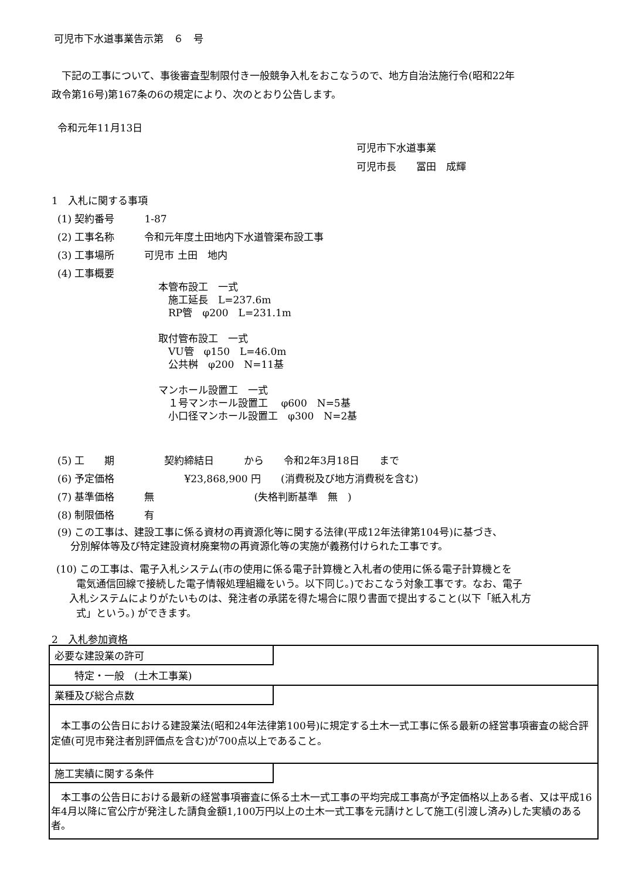可児市下水道事業告示第　６　号
　下記の工事について、事後審査型制限付き一般競争入札をおこなうので、地方自治法施行令(昭和22年
政令第16号)第167条の6の規定により、次のとおり公告します。
令和元年11月13日
可児市下水道事業
可児市長　　冨田　成輝
1　入札に関する事項
(1) 契約番号　　　1-87
(2) 工事名称　　　令和元年度土田地内下水道管渠布設工事
(3) 工事場所　　　可児市 土田　地内
(4) 工事概要
本管布設工　一式
　施工延長　L=237.6m
　RP管　φ200　L=231.1m
取付管布設工　一式
　VU管　φ150　L=46.0m
　公共桝　φ200　N=11基
マンホール設置工　一式
　１号マンホール設置工　 φ600　N=5基
　小口径マンホール設置工　φ300　N=2基
(5) 工　　期　　　　　契約締結日　　　から　　令和2年3月18日　　まで
(6) 予定価格　　　　　　　¥23,868,900 円　　(消費税及び地方消費税を含む)
(7) 基準価格　　　無　　　　　　　　　　(失格判断基準　無　)
(8) 制限価格　　　有
(9) この工事は、建設工事に係る資材の再資源化等に関する法律(平成12年法律第104号)に基づき、
　 分別解体等及び特定建設資材廃棄物の再資源化等の実施が義務付けられた工事です。
(10) この工事は、電子入札システム(市の使用に係る電子計算機と入札者の使用に係る電子計算機とを
　　電気通信回線で接続した電子情報処理組織をいう。以下同じ。)でおこなう対象工事です。なお、電子
　 入札システムによりがたいものは、発注者の承諾を得た場合に限り書面で提出すること(以下「紙入札方
　　式」という。) ができます。
2　入札参加資格
必要な建設業の許可
　　特定・一般　(土木工事業)
業種及び総合点数
　本工事の公告日における建設業法(昭和24年法律第100号)に規定する土木一式工事に係る最新の経営事項審査の総合評定値(可児市発注者別評価点を含む)が700点以上であること。
施工実績に関する条件
　本工事の公告日における最新の経営事項審査に係る土木一式工事の平均完成工事高が予定価格以上ある者、又は平成16年4月以降に官公庁が発注した請負金額1,100万円以上の土木一式工事を元請けとして施工(引渡し済み)した実績のある者。